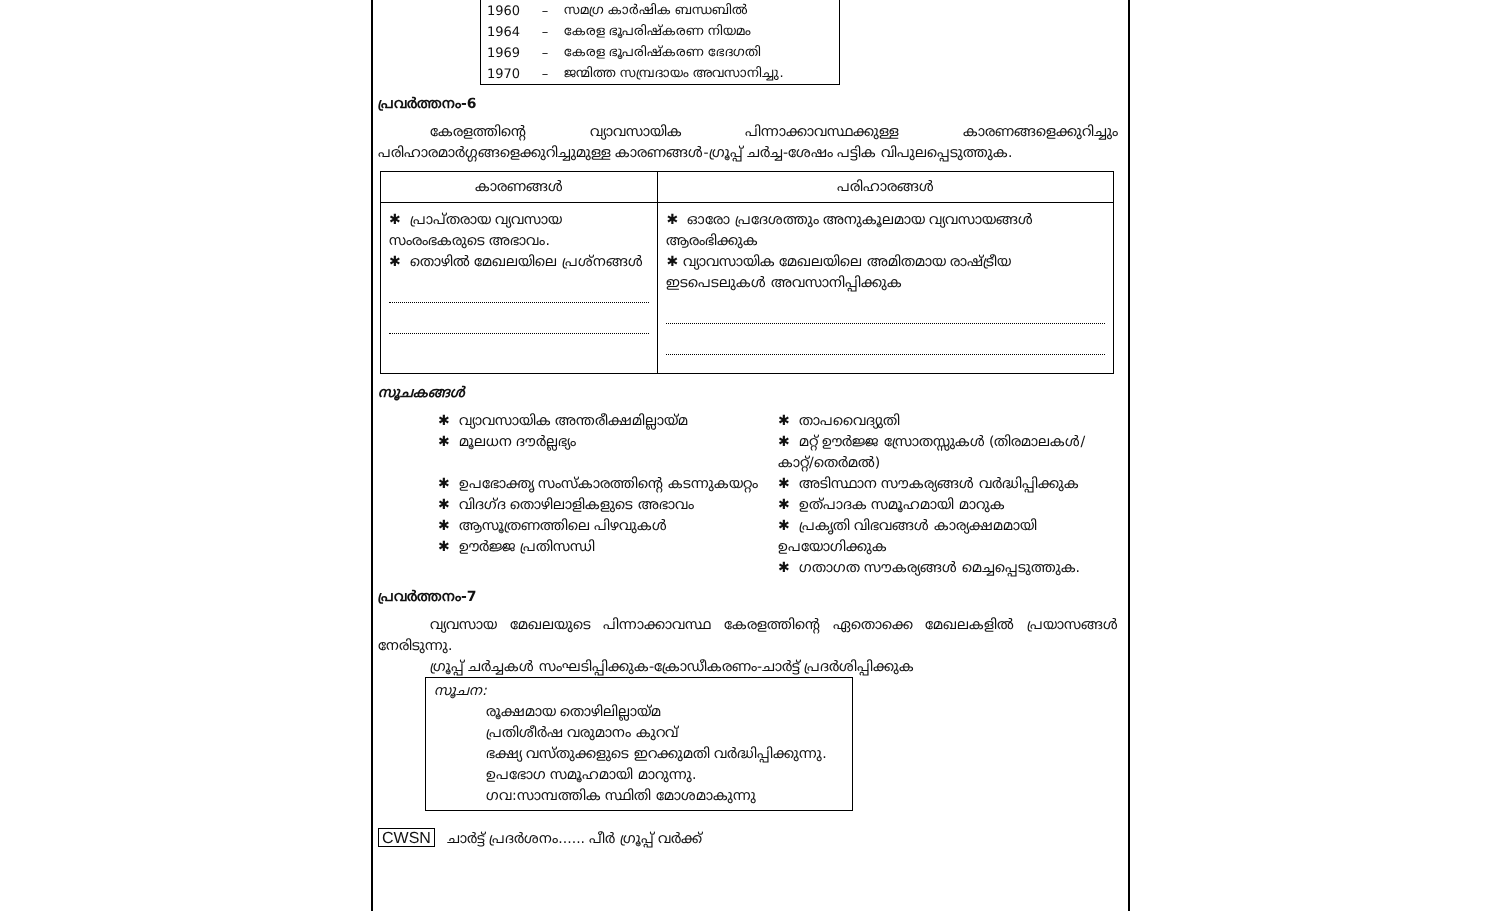| 1960 | – | സമഗ്ര കാർഷിക ബന്ധബിൽ |
| 1964 | – | കേരള ഭൂപരിഷ്കരണ നിയമം |
| 1969 | – | കേരള ഭൂപരിഷ്കരണ ഭേദഗതി |
| 1970 | – | ജന്മിത്ത സമ്പ്രദായം അവസാനിച്ചു. |
പ്രവർത്തനം-6
കേരളത്തിന്റെ വ്യാവസായിക പിന്നാക്കാവസ്ഥക്കുള്ള കാരണങ്ങളെക്കുറിച്ചും പരിഹാരമാർഗ്ഗങ്ങളെക്കുറിച്ചുമുള്ള കാരണങ്ങൾ-ഗ്രൂപ്പ് ചർച്ച-ശേഷം പട്ടിക വിപുലപ്പെടുത്തുക.
| കാരണങ്ങൾ | പരിഹാരങ്ങൾ |
| --- | --- |
| ✱ പ്രാപ്തരായ വ്യവസായ സംരംഭകരുടെ അഭാവം. ✱ തൊഴിൽ മേഖലയിലെ പ്രശ്നങ്ങൾ | ✱ ഓരോ പ്രദേശത്തും അനുകൂലമായ വ്യവസായങ്ങൾ ആരംഭിക്കുക ✱ വ്യാവസായിക മേഖലയിലെ അമിതമായ രാഷ്ട്രീയ ഇടപെടലുകൾ അവസാനിപ്പിക്കുക |
സൂചകങ്ങൾ
✱ വ്യാവസായിക അന്തരീക്ഷമില്ലായ്മ
✱ മൂലധന ദൗർല്ലഭ്യം
✱ ഉപഭോക്തൃ സംസ്കാരത്തിന്റെ കടന്നുകയറ്റം
✱ വിദഗ്ദ തൊഴിലാളികളുടെ അഭാവം
✱ ആസൂത്രണത്തിലെ പിഴവുകൾ
✱ ഊർജ്ജ പ്രതിസന്ധി
✱ താപവൈദ്യുതി
✱ മറ്റ് ഊർജ്ജ സ്രോതസ്സുകൾ (തിരമാലകൾ/കാറ്റ്/തെർമൽ)
✱ അടിസ്ഥാന സൗകര്യങ്ങൾ വർദ്ധിപ്പിക്കുക
✱ ഉത്പാദക സമൂഹമായി മാറുക
✱ പ്രകൃതി വിഭവങ്ങൾ കാര്യക്ഷമമായി ഉപയോഗിക്കുക
✱ ഗതാഗത സൗകര്യങ്ങൾ മെച്ചപ്പെടുത്തുക.
പ്രവർത്തനം-7
വ്യവസായ മേഖലയുടെ പിന്നാക്കാവസ്ഥ കേരളത്തിന്റെ ഏതൊക്കെ മേഖലകളിൽ പ്രയാസങ്ങൾ നേരിടുന്നു.
ഗ്രൂപ്പ് ചർച്ചകൾ സംഘടിപ്പിക്കുക-ക്രോഡീകരണം-ചാർട്ട് പ്രദർശിപ്പിക്കുക
സൂചന:
രൂക്ഷമായ തൊഴിലില്ലായ്മ
പ്രതിശീർഷ വരുമാനം കുറവ്
ഭക്ഷ്യ വസ്തുക്കളുടെ ഇറക്കുമതി വർദ്ധിപ്പിക്കുന്നു.
ഉപഭോഗ സമൂഹമായി മാറുന്നു.
ഗവ:സാമ്പത്തിക സ്ഥിതി മോശമാകുന്നു
CWSN ചാർട്ട് പ്രദർശനം...... പീർ ഗ്രൂപ്പ് വർക്ക്